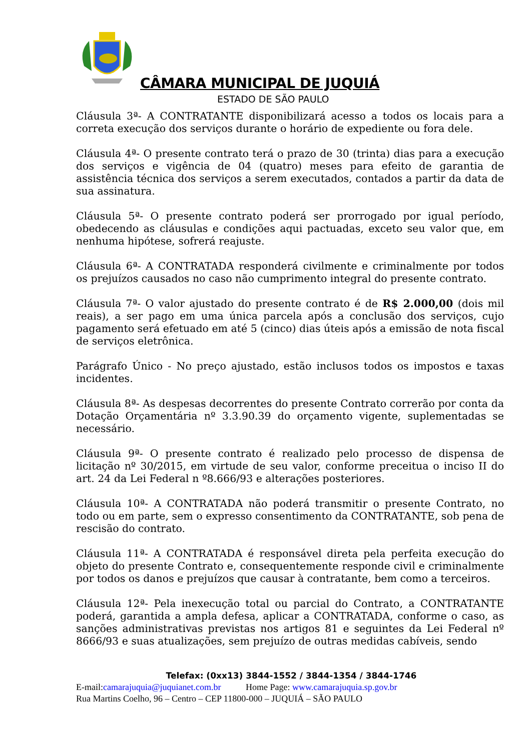CÂMARA MUNICIPAL DE JUQUIÁ
ESTADO DE SÃO PAULO
Cláusula 3ª- A CONTRATANTE disponibilizará acesso a todos os locais para a correta execução dos serviços durante o horário de expediente ou fora dele.
Cláusula 4ª- O presente contrato terá o prazo de 30 (trinta) dias para a execução dos serviços e vigência de 04 (quatro) meses para efeito de garantia de assistência técnica dos serviços a serem executados, contados a partir da data de sua assinatura.
Cláusula 5ª- O presente contrato poderá ser prorrogado por igual período, obedecendo as cláusulas e condições aqui pactuadas, exceto seu valor que, em nenhuma hipótese, sofrerá reajuste.
Cláusula 6ª- A CONTRATADA responderá civilmente e criminalmente por todos os prejuízos causados no caso não cumprimento integral do presente contrato.
Cláusula 7ª- O valor ajustado do presente contrato é de R$ 2.000,00 (dois mil reais), a ser pago em uma única parcela após a conclusão dos serviços, cujo pagamento será efetuado em até 5 (cinco) dias úteis após a emissão de nota fiscal de serviços eletrônica.
Parágrafo Único - No preço ajustado, estão inclusos todos os impostos e taxas incidentes.
Cláusula 8ª- As despesas decorrentes do presente Contrato correrão por conta da Dotação Orçamentária nº 3.3.90.39 do orçamento vigente, suplementadas se necessário.
Cláusula 9ª- O presente contrato é realizado pelo processo de dispensa de licitação nº 30/2015, em virtude de seu valor, conforme preceitua o inciso II do art. 24 da Lei Federal n º8.666/93 e alterações posteriores.
Cláusula 10ª- A CONTRATADA não poderá transmitir o presente Contrato, no todo ou em parte, sem o expresso consentimento da CONTRATANTE, sob pena de rescisão do contrato.
Cláusula 11ª- A CONTRATADA é responsável direta pela perfeita execução do objeto do presente Contrato e, consequentemente responde civil e criminalmente por todos os danos e prejuízos que causar à contratante, bem como a terceiros.
Cláusula 12ª- Pela inexecução total ou parcial do Contrato, a CONTRATANTE poderá, garantida a ampla defesa, aplicar a CONTRATADA, conforme o caso, as sanções administrativas previstas nos artigos 81 e seguintes da Lei Federal nº 8666/93 e suas atualizações, sem prejuízo de outras medidas cabíveis, sendo
Telefax: (0xx13) 3844-1552 / 3844-1354 / 3844-1746
E-mail:camarajuquia@juquianet.com.br Home Page: www.camarajuquia.sp.gov.br
Rua Martins Coelho, 96 – Centro – CEP 11800-000 – JUQUIÁ – SÃO PAULO